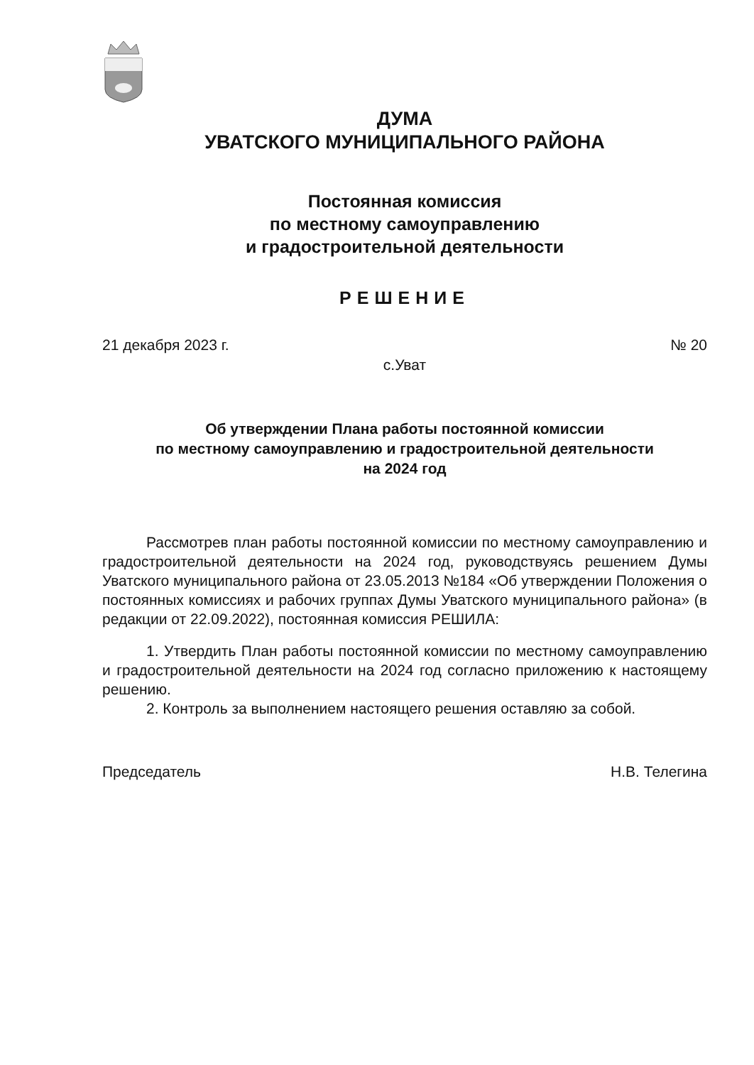ДУМА
УВАТСКОГО МУНИЦИПАЛЬНОГО РАЙОНА
Постоянная комиссия
по местному самоуправлению
и градостроительной деятельности
РЕШЕНИЕ
21 декабря 2023 г. № 20
с.Уват
Об утверждении Плана работы постоянной комиссии
по местному самоуправлению и градостроительной деятельности
на 2024 год
Рассмотрев план работы постоянной комиссии по местному самоуправлению и градостроительной деятельности на 2024 год, руководствуясь решением Думы Уватского муниципального района от 23.05.2013 №184 «Об утверждении Положения о постоянных комиссиях и рабочих группах Думы Уватского муниципального района» (в редакции от 22.09.2022), постоянная комиссия РЕШИЛА:
1. Утвердить План работы постоянной комиссии по местному самоуправлению и градостроительной деятельности на 2024 год согласно приложению к настоящему решению.
2. Контроль за выполнением настоящего решения оставляю за собой.
Председатель Н.В. Телегина